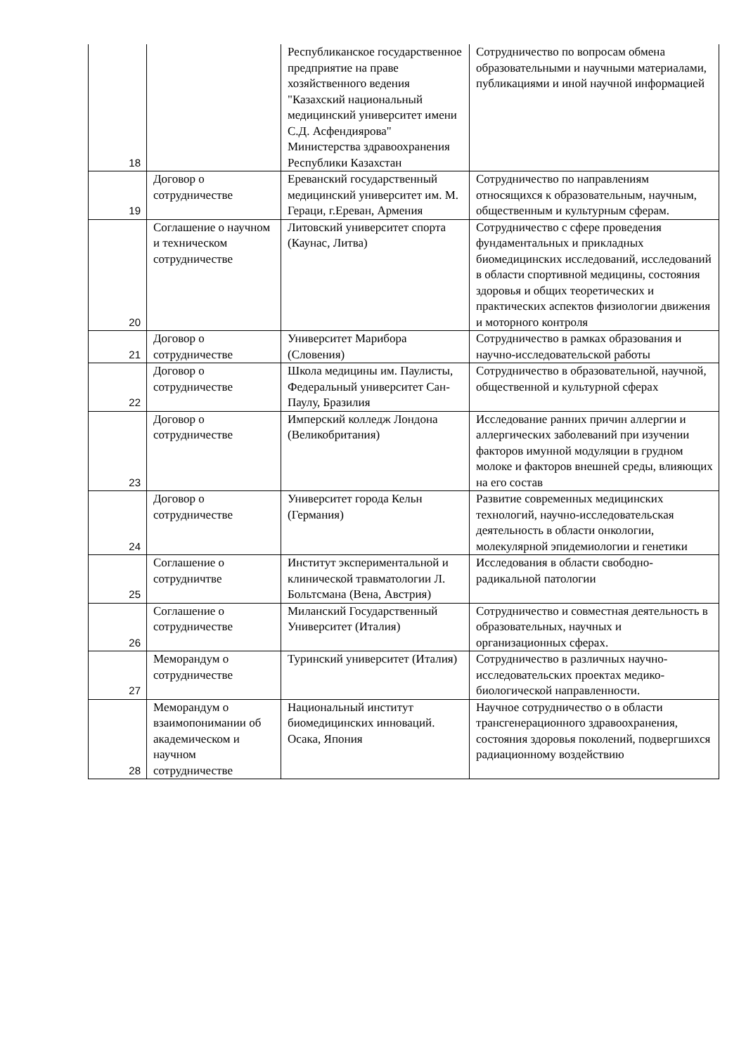| 18 | | Республиканское государственное предприятие на праве хозяйственного ведения "Казахский национальный медицинский университет имени С.Д. Асфендиярова" Министерства здравоохранения Республики Казахстан | Сотрудничество по вопросам обмена образовательными и научными материалами, публикациями и иной научной информацией |
| 19 | Договор о сотрудничестве | Ереванский государственный медицинский университет им. М. Гераци, г.Ереван, Армения | Сотрудничество по направлениям относящихся к образовательным, научным, общественным и культурным сферам. |
| 20 | Соглашение о научном и техническом сотрудничестве | Литовский университет спорта (Каунас, Литва) | Сотрудничество с сфере проведения фундаментальных и прикладных биомедицинских исследований, исследований в области спортивной медицины, состояния здоровья и общих теоретических и практических аспектов физиологии движения и моторного контроля |
| 21 | Договор о сотрудничестве | Университет Марибора (Словения) | Сотрудничество в рамках образования и научно-исследовательской работы |
| 22 | Договор о сотрудничестве | Школа медицины им. Паулисты, Федеральный университет Сан-Паулу, Бразилия | Сотрудничество в образовательной, научной, общественной и культурной сферах |
| 23 | Договор о сотрудничестве | Имперский колледж Лондона (Великобритания) | Исследование ранних причин аллергии и аллергических заболеваний при изучении факторов имунной модуляции в грудном молоке и факторов внешней среды, влияющих на его состав |
| 24 | Договор о сотрудничестве | Университет города Кельн (Германия) | Развитие современных медицинских технологий, научно-исследовательская деятельность в области онкологии, молекулярной эпидемиологии и генетики |
| 25 | Соглашение о сотрудничтве | Институт экспериментальной и клинической травматологии Л. Больтсмана (Вена, Австрия) | Исследования в области свободно-радикальной патологии |
| 26 | Соглашение о сотрудничестве | Миланский Государственный Университет (Италия) | Сотрудничество и совместная деятельность в образовательных, научных и организационных сферах. |
| 27 | Меморандум о сотрудничестве | Туринский университет (Италия) | Сотрудничество в различных научно-исследовательских проектах медико-биологической направленности. |
| 28 | Меморандум о взаимопонимании об академическом и научном сотрудничестве | Национальный институт биомедицинских инноваций. Осака, Япония | Научное сотрудничество о в области трансгенерационного здравоохранения, состояния здоровья поколений, подвергшихся радиационному воздействию |